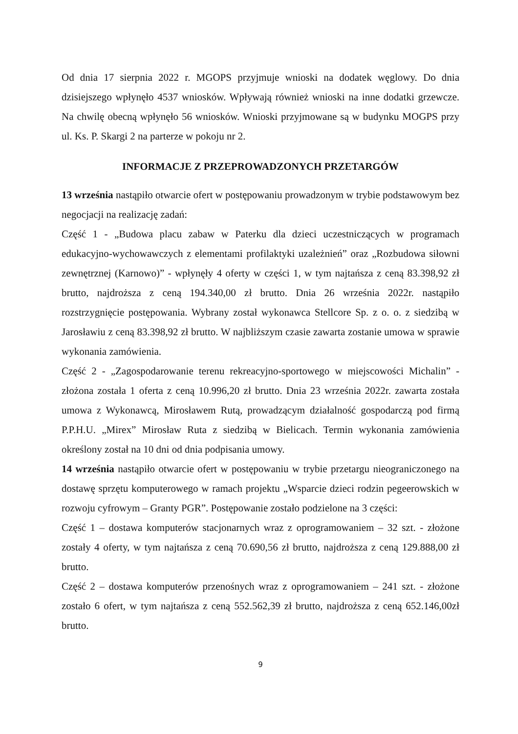Od dnia 17 sierpnia 2022 r. MGOPS przyjmuje wnioski na dodatek węglowy. Do dnia dzisiejszego wpłynęło 4537 wniosków. Wpływają również wnioski na inne dodatki grzewcze. Na chwilę obecną wpłynęło 56 wniosków. Wnioski przyjmowane są w budynku MOGPS przy ul. Ks. P. Skargi 2 na parterze w pokoju nr 2.
INFORMACJE Z PRZEPROWADZONYCH PRZETARGÓW
13 września nastąpiło otwarcie ofert w postępowaniu prowadzonym w trybie podstawowym bez negocjacji na realizację zadań:
Część 1 - „Budowa placu zabaw w Paterku dla dzieci uczestniczących w programach edukacyjno-wychowawczych z elementami profilaktyki uzależnień” oraz „Rozbudowa siłowni zewnętrznej (Karnowo)” - wpłynęły 4 oferty w części 1, w tym najtańsza z ceną 83.398,92 zł brutto, najdroższa z ceną 194.340,00 zł brutto. Dnia 26 września 2022r. nastąpiło rozstrzygnięcie postępowania. Wybrany został wykonawca Stellcore Sp. z o. o. z siedzibą w Jarosławiu z ceną 83.398,92 zł brutto. W najbliższym czasie zawarta zostanie umowa w sprawie wykonania zamówienia.
Część 2 - „Zagospodarowanie terenu rekreacyjno-sportowego w miejscowości Michalin” - złożona została 1 oferta z ceną 10.996,20 zł brutto. Dnia 23 września 2022r. zawarta została umowa z Wykonawcą, Mirosławem Rutą, prowadzącym działalność gospodarczą pod firmą P.P.H.U. „Mirex” Mirosław Ruta z siedzibą w Bielicach. Termin wykonania zamówienia określony został na 10 dni od dnia podpisania umowy.
14 września nastąpiło otwarcie ofert w postępowaniu w trybie przetargu nieograniczonego na dostawę sprzętu komputerowego w ramach projektu „Wsparcie dzieci rodzin pegeerowskich w rozwoju cyfrowym – Granty PGR”. Postępowanie zostało podzielone na 3 części:
Część 1 – dostawa komputerów stacjonarnych wraz z oprogramowaniem – 32 szt. - złożone zostały 4 oferty, w tym najtańsza z ceną 70.690,56 zł brutto, najdroższa z ceną 129.888,00 zł brutto.
Część 2 – dostawa komputerów przenośnych wraz z oprogramowaniem – 241 szt. - złożone zostało 6 ofert, w tym najtańsza z ceną 552.562,39 zł brutto, najdroższa z ceną 652.146,00zł brutto.
9